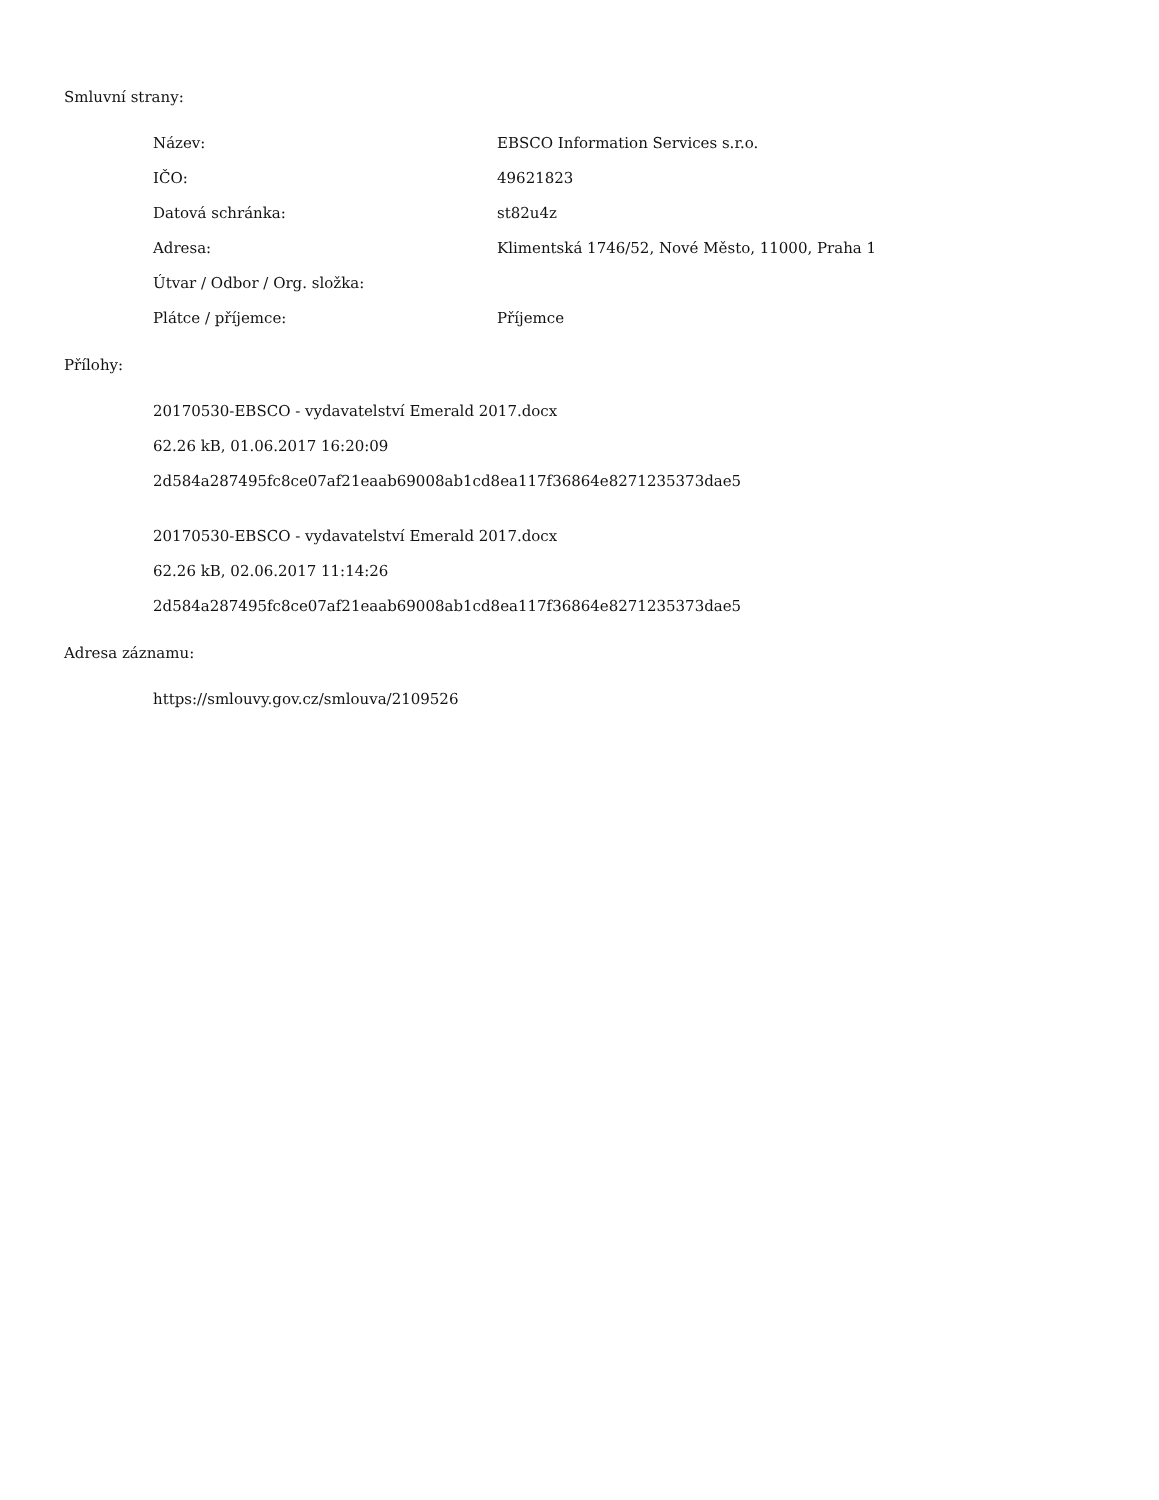Smluvní strany:
| Název: | EBSCO Information Services s.r.o. |
| IČO: | 49621823 |
| Datová schránka: | st82u4z |
| Adresa: | Klimentská 1746/52, Nové Město, 11000, Praha 1 |
| Útvar / Odbor / Org. složka: | |
| Plátce / příjemce: | Příjemce |
Přílohy:
20170530-EBSCO - vydavatelství Emerald 2017.docx
62.26 kB, 01.06.2017 16:20:09
2d584a287495fc8ce07af21eaab69008ab1cd8ea117f36864e8271235373dae5
20170530-EBSCO - vydavatelství Emerald 2017.docx
62.26 kB, 02.06.2017 11:14:26
2d584a287495fc8ce07af21eaab69008ab1cd8ea117f36864e8271235373dae5
Adresa záznamu:
https://smlouvy.gov.cz/smlouva/2109526